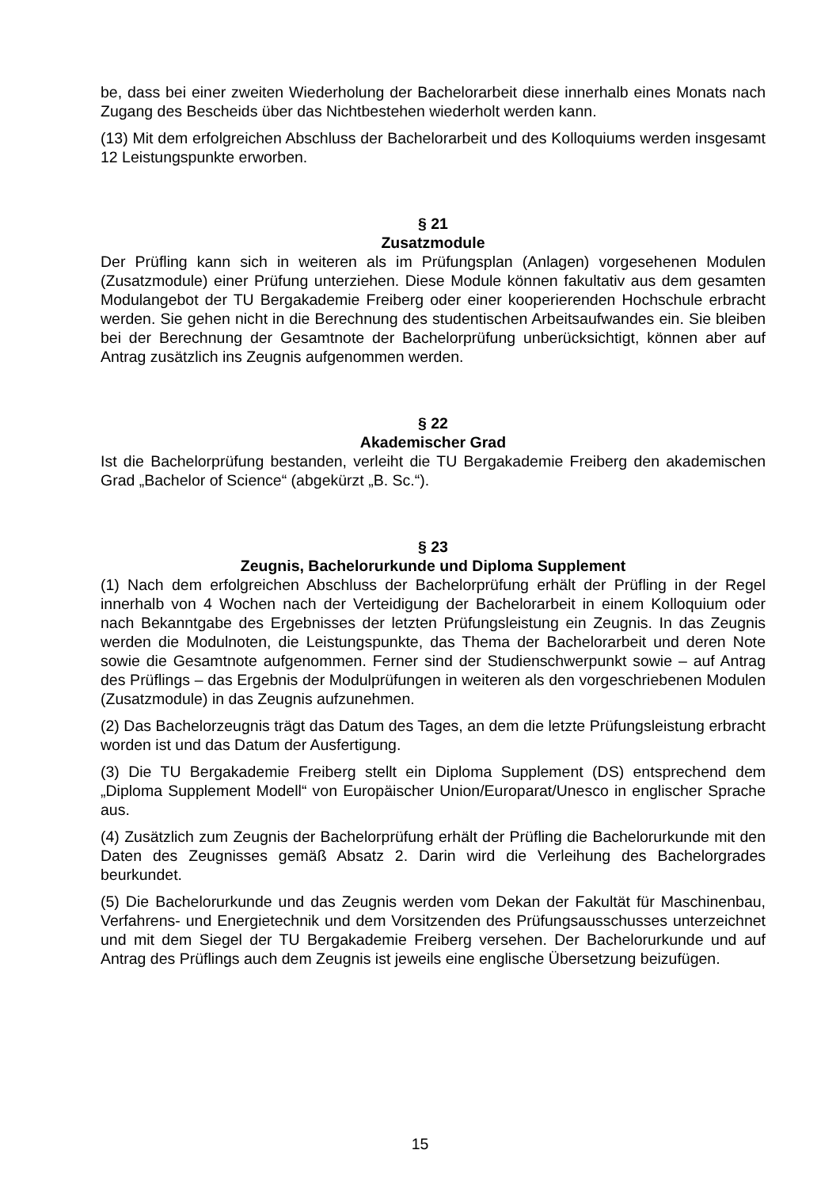be, dass bei einer zweiten Wiederholung der Bachelorarbeit diese innerhalb eines Monats nach Zugang des Bescheids über das Nichtbestehen wiederholt werden kann.
(13) Mit dem erfolgreichen Abschluss der Bachelorarbeit und des Kolloquiums werden insgesamt 12 Leistungspunkte erworben.
§ 21
Zusatzmodule
Der Prüfling kann sich in weiteren als im Prüfungsplan (Anlagen) vorgesehenen Modulen (Zusatzmodule) einer Prüfung unterziehen. Diese Module können fakultativ aus dem gesamten Modulangebot der TU Bergakademie Freiberg oder einer kooperierenden Hochschule erbracht werden. Sie gehen nicht in die Berechnung des studentischen Arbeitsaufwandes ein. Sie bleiben bei der Berechnung der Gesamtnote der Bachelorprüfung unberücksichtigt, können aber auf Antrag zusätzlich ins Zeugnis aufgenommen werden.
§ 22
Akademischer Grad
Ist die Bachelorprüfung bestanden, verleiht die TU Bergakademie Freiberg den akademischen Grad „Bachelor of Science“ (abgekürzt „B. Sc.“).
§ 23
Zeugnis, Bachelorurkunde und Diploma Supplement
(1) Nach dem erfolgreichen Abschluss der Bachelorprüfung erhält der Prüfling in der Regel innerhalb von 4 Wochen nach der Verteidigung der Bachelorarbeit in einem Kolloquium oder nach Bekanntgabe des Ergebnisses der letzten Prüfungsleistung ein Zeugnis. In das Zeugnis werden die Modulnoten, die Leistungspunkte, das Thema der Bachelorarbeit und deren Note sowie die Gesamtnote aufgenommen. Ferner sind der Studienschwerpunkt sowie – auf Antrag des Prüflings – das Ergebnis der Modulprüfungen in weiteren als den vorgeschriebenen Modulen (Zusatzmodule) in das Zeugnis aufzunehmen.
(2) Das Bachelorzeugnis trägt das Datum des Tages, an dem die letzte Prüfungsleistung erbracht worden ist und das Datum der Ausfertigung.
(3) Die TU Bergakademie Freiberg stellt ein Diploma Supplement (DS) entsprechend dem „Diploma Supplement Modell“ von Europäischer Union/Europarat/Unesco in englischer Sprache aus.
(4) Zusätzlich zum Zeugnis der Bachelorprüfung erhält der Prüfling die Bachelorurkunde mit den Daten des Zeugnisses gemäß Absatz 2. Darin wird die Verleihung des Bachelorgrades beurkundet.
(5) Die Bachelorurkunde und das Zeugnis werden vom Dekan der Fakultät für Maschinenbau, Verfahrens- und Energietechnik und dem Vorsitzenden des Prüfungsausschusses unterzeichnet und mit dem Siegel der TU Bergakademie Freiberg versehen. Der Bachelorurkunde und auf Antrag des Prüflings auch dem Zeugnis ist jeweils eine englische Übersetzung beizufügen.
15